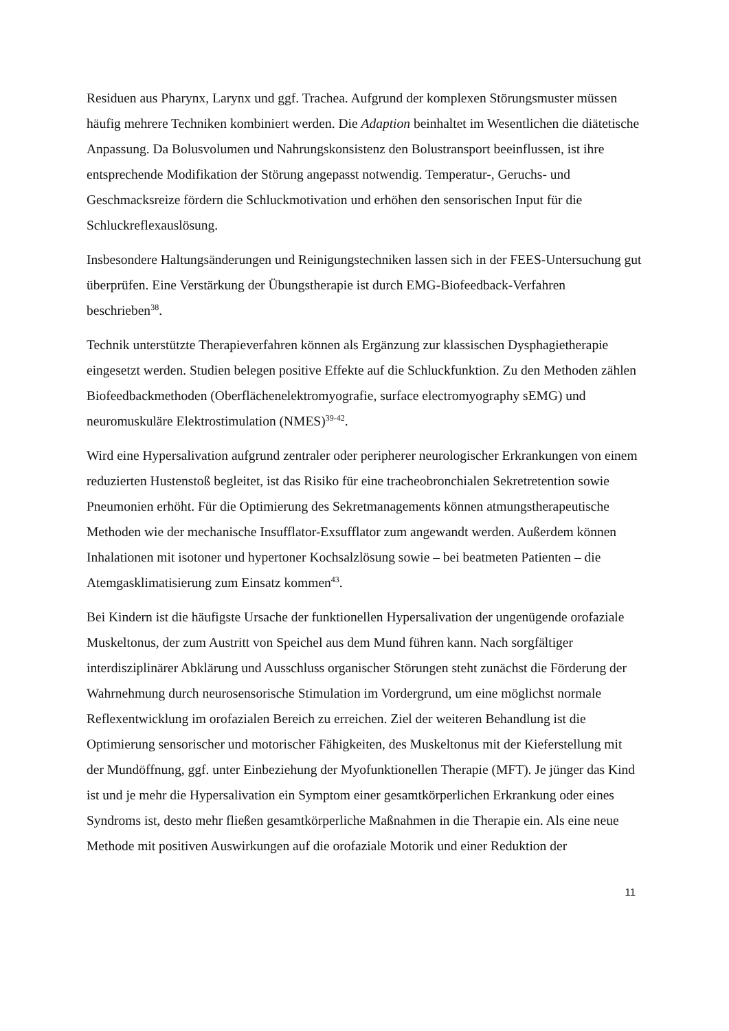Residuen aus Pharynx, Larynx und ggf. Trachea. Aufgrund der komplexen Störungsmuster müssen häufig mehrere Techniken kombiniert werden. Die Adaption beinhaltet im Wesentlichen die diätetische Anpassung. Da Bolusvolumen und Nahrungskonsistenz den Bolustransport beeinflussen, ist ihre entsprechende Modifikation der Störung angepasst notwendig. Temperatur-, Geruchs- und Geschmacksreize fördern die Schluckmotivation und erhöhen den sensorischen Input für die Schluckreflexauslösung.
Insbesondere Haltungsänderungen und Reinigungstechniken lassen sich in der FEES-Untersuchung gut überprüfen. Eine Verstärkung der Übungstherapie ist durch EMG-Biofeedback-Verfahren beschrieben<sup>38</sup>.
Technik unterstützte Therapieverfahren können als Ergänzung zur klassischen Dysphagietherapie eingesetzt werden. Studien belegen positive Effekte auf die Schluckfunktion. Zu den Methoden zählen Biofeedbackmethoden (Oberflächenelektromyografie, surface electromyography sEMG) und neuromuskuläre Elektrostimulation (NMES)<sup>39-42</sup>.
Wird eine Hypersalivation aufgrund zentraler oder peripherer neurologischer Erkrankungen von einem reduzierten Hustenstoß begleitet, ist das Risiko für eine tracheobronchialen Sekretretention sowie Pneumonien erhöht. Für die Optimierung des Sekretmanagements können atmungstherapeutische Methoden wie der mechanische Insufflator-Exsufflator zum angewandt werden. Außerdem können Inhalationen mit isotoner und hypertoner Kochsalzlösung sowie – bei beatmeten Patienten – die Atemgasklimatisierung zum Einsatz kommen<sup>43</sup>.
Bei Kindern ist die häufigste Ursache der funktionellen Hypersalivation der ungenügende orofaziale Muskeltonus, der zum Austritt von Speichel aus dem Mund führen kann. Nach sorgfältiger interdisziplinärer Abklärung und Ausschluss organischer Störungen steht zunächst die Förderung der Wahrnehmung durch neurosensorische Stimulation im Vordergrund, um eine möglichst normale Reflexentwicklung im orofazialen Bereich zu erreichen. Ziel der weiteren Behandlung ist die Optimierung sensorischer und motorischer Fähigkeiten, des Muskeltonus mit der Kieferstellung mit der Mundöffnung, ggf. unter Einbeziehung der Myofunktionellen Therapie (MFT). Je jünger das Kind ist und je mehr die Hypersalivation ein Symptom einer gesamtkörperlichen Erkrankung oder eines Syndroms ist, desto mehr fließen gesamtkörperliche Maßnahmen in die Therapie ein. Als eine neue Methode mit positiven Auswirkungen auf die orofaziale Motorik und einer Reduktion der
11